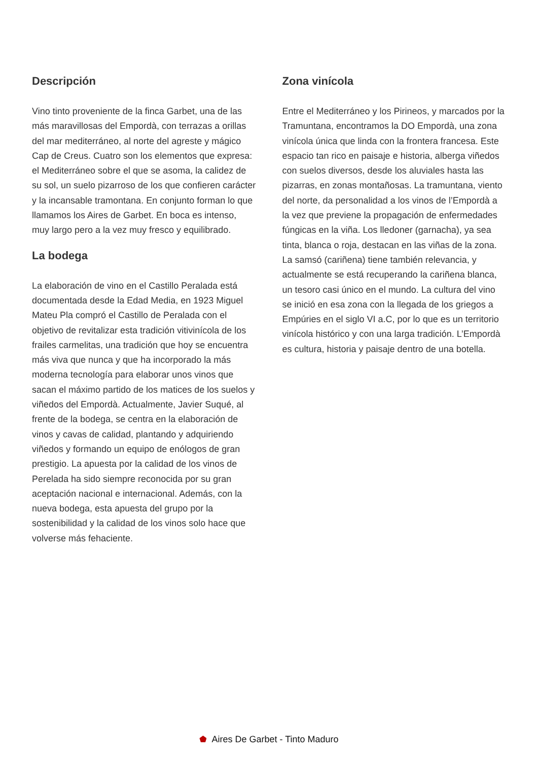Descripción
Vino tinto proveniente de la finca Garbet, una de las más maravillosas del Empordà, con terrazas a orillas del mar mediterráneo, al norte del agreste y mágico Cap de Creus. Cuatro son los elementos que expresa: el Mediterráneo sobre el que se asoma, la calidez de su sol, un suelo pizarroso de los que confieren carácter y la incansable tramontana. En conjunto forman lo que llamamos los Aires de Garbet. En boca es intenso, muy largo pero a la vez muy fresco y equilibrado.
La bodega
La elaboración de vino en el Castillo Peralada está documentada desde la Edad Media, en 1923 Miguel Mateu Pla compró el Castillo de Peralada con el objetivo de revitalizar esta tradición vitivinícola de los frailes carmelitas, una tradición que hoy se encuentra más viva que nunca y que ha incorporado la más moderna tecnología para elaborar unos vinos que sacan el máximo partido de los matices de los suelos y viñedos del Empordà. Actualmente, Javier Suqué, al frente de la bodega, se centra en la elaboración de vinos y cavas de calidad, plantando y adquiriendo viñedos y formando un equipo de enólogos de gran prestigio. La apuesta por la calidad de los vinos de Perelada ha sido siempre reconocida por su gran aceptación nacional e internacional. Además, con la nueva bodega, esta apuesta del grupo por la sostenibilidad y la calidad de los vinos solo hace que volverse más fehaciente.
Zona vinícola
Entre el Mediterráneo y los Pirineos, y marcados por la Tramuntana, encontramos la DO Empordà, una zona vinícola única que linda con la frontera francesa. Este espacio tan rico en paisaje e historia, alberga viñedos con suelos diversos, desde los aluviales hasta las pizarras, en zonas montañosas. La tramuntana, viento del norte, da personalidad a los vinos de l’Empordà a la vez que previene la propagación de enfermedades fúngicas en la viña. Los lledoner (garnacha), ya sea tinta, blanca o roja, destacan en las viñas de la zona. La samsó (cariñena) tiene también relevancia, y actualmente se está recuperando la cariñena blanca, un tesoro casi único en el mundo. La cultura del vino se inició en esa zona con la llegada de los griegos a Empúries en el siglo VI a.C, por lo que es un territorio vinícola histórico y con una larga tradición. L’Empordà es cultura, historia y paisaje dentro de una botella.
Aires De Garbet - Tinto Maduro